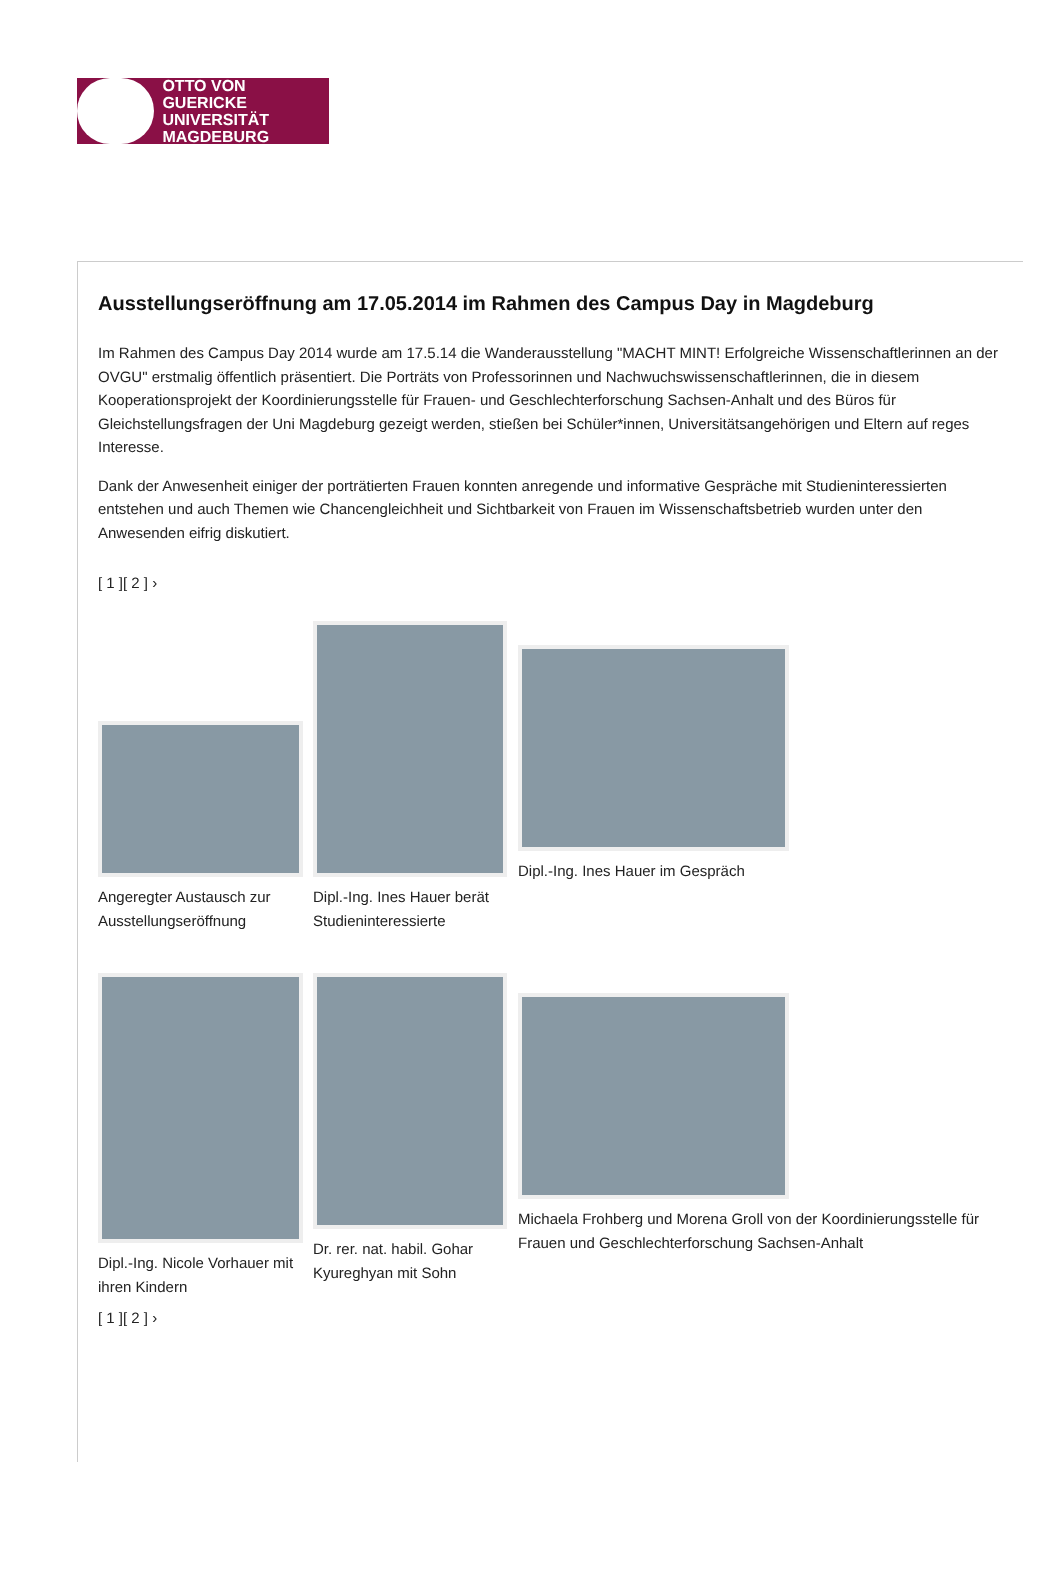OTTO VON GUERICKE
UNIVERSITÄT
MAGDEBURG
Ausstellungseröffnung am 17.05.2014 im Rahmen des Campus Day in Magdeburg
Im Rahmen des Campus Day 2014 wurde am 17.5.14 die Wanderausstellung "MACHT MINT! Erfolgreiche Wissenschaftlerinnen an der OVGU" erstmalig öffentlich präsentiert. Die Porträts von Professorinnen und Nachwuchswissenschaftlerinnen, die in diesem Kooperationsprojekt der Koordinierungsstelle für Frauen- und Geschlechterforschung Sachsen-Anhalt und des Büros für Gleichstellungsfragen der Uni Magdeburg gezeigt werden, stießen bei Schüler*innen, Universitätsangehörigen und Eltern auf reges Interesse.
Dank der Anwesenheit einiger der porträtierten Frauen konnten anregende und informative Gespräche mit Studieninteressierten entstehen und auch Themen wie Chancengleichheit und Sichtbarkeit von Frauen im Wissenschaftsbetrieb wurden unter den Anwesenden eifrig diskutiert.
[ 1 ][ 2 ] ›
Angeregter Austausch zur Ausstellungseröffnung
Dipl.-Ing. Ines Hauer berät Studieninteressierte
Dipl.-Ing. Ines Hauer im Gespräch
Dipl.-Ing. Nicole Vorhauer mit ihren Kindern
Dr. rer. nat. habil. Gohar Kyureghyan mit Sohn
Michaela Frohberg und Morena Groll von der Koordinierungsstelle für Frauen und Geschlechterforschung Sachsen-Anhalt
[ 1 ][ 2 ] ›